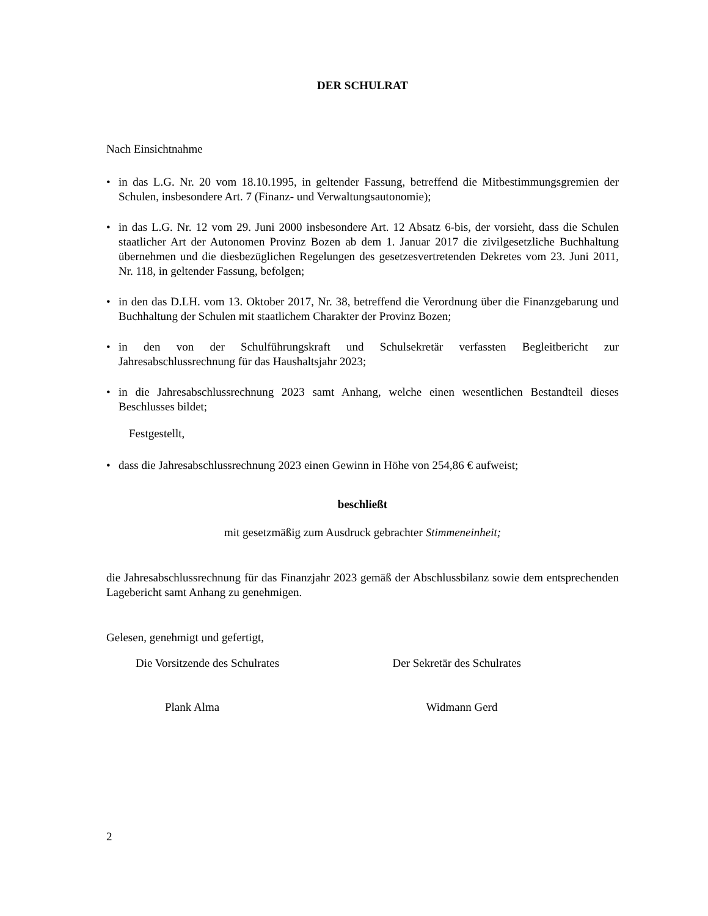DER SCHULRAT
Nach Einsichtnahme
• in das L.G. Nr. 20 vom 18.10.1995, in geltender Fassung, betreffend die Mitbestimmungsgremien der Schulen, insbesondere Art. 7 (Finanz- und Verwaltungsautonomie);
• in das L.G. Nr. 12 vom 29. Juni 2000 insbesondere Art. 12 Absatz 6-bis, der vorsieht, dass die Schulen staatlicher Art der Autonomen Provinz Bozen ab dem 1. Januar 2017 die zivilgesetzliche Buchhaltung übernehmen und die diesbezüglichen Regelungen des gesetzesvertretenden Dekretes vom 23. Juni 2011, Nr. 118, in geltender Fassung, befolgen;
• in den das D.LH. vom 13. Oktober 2017, Nr. 38, betreffend die Verordnung über die Finanzgebarung und Buchhaltung der Schulen mit staatlichem Charakter der Provinz Bozen;
• in den von der Schulführungskraft und Schulsekretär verfassten Begleitbericht zur Jahresabschlussrechnung für das Haushaltsjahr 2023;
• in die Jahresabschlussrechnung 2023 samt Anhang, welche einen wesentlichen Bestandteil dieses Beschlusses bildet;
Festgestellt,
• dass die Jahresabschlussrechnung 2023 einen Gewinn in Höhe von 254,86 € aufweist;
beschließt
mit gesetzmäßig zum Ausdruck gebrachter Stimmeneinheit;
die Jahresabschlussrechnung für das Finanzjahr 2023 gemäß der Abschlussbilanz sowie dem entsprechenden Lagebericht samt Anhang zu genehmigen.
Gelesen, genehmigt und gefertigt,
Die Vorsitzende des Schulrates Der Sekretär des Schulrates
Plank Alma Widmann Gerd
2